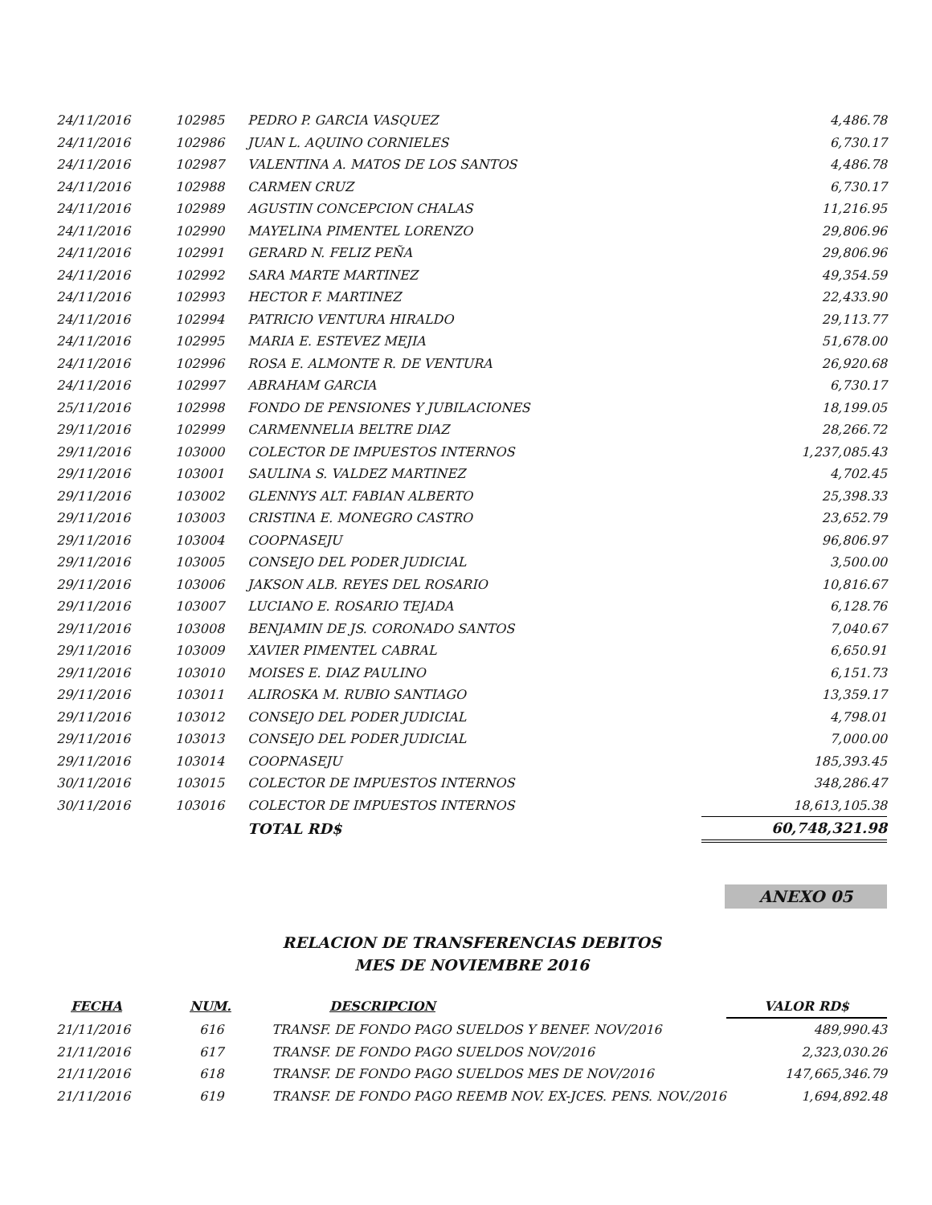| 24/11/2016 | 102985 | PEDRO P. GARCIA VASQUEZ | 4,486.78 |
| 24/11/2016 | 102986 | JUAN L. AQUINO CORNIELES | 6,730.17 |
| 24/11/2016 | 102987 | VALENTINA A. MATOS DE LOS SANTOS | 4,486.78 |
| 24/11/2016 | 102988 | CARMEN CRUZ | 6,730.17 |
| 24/11/2016 | 102989 | AGUSTIN CONCEPCION CHALAS | 11,216.95 |
| 24/11/2016 | 102990 | MAYELINA PIMENTEL LORENZO | 29,806.96 |
| 24/11/2016 | 102991 | GERARD N. FELIZ PEÑA | 29,806.96 |
| 24/11/2016 | 102992 | SARA MARTE MARTINEZ | 49,354.59 |
| 24/11/2016 | 102993 | HECTOR F. MARTINEZ | 22,433.90 |
| 24/11/2016 | 102994 | PATRICIO VENTURA HIRALDO | 29,113.77 |
| 24/11/2016 | 102995 | MARIA E. ESTEVEZ MEJIA | 51,678.00 |
| 24/11/2016 | 102996 | ROSA E. ALMONTE R. DE VENTURA | 26,920.68 |
| 24/11/2016 | 102997 | ABRAHAM GARCIA | 6,730.17 |
| 25/11/2016 | 102998 | FONDO DE PENSIONES Y JUBILACIONES | 18,199.05 |
| 29/11/2016 | 102999 | CARMENNELIA BELTRE DIAZ | 28,266.72 |
| 29/11/2016 | 103000 | COLECTOR DE IMPUESTOS INTERNOS | 1,237,085.43 |
| 29/11/2016 | 103001 | SAULINA S. VALDEZ MARTINEZ | 4,702.45 |
| 29/11/2016 | 103002 | GLENNYS ALT. FABIAN ALBERTO | 25,398.33 |
| 29/11/2016 | 103003 | CRISTINA E. MONEGRO CASTRO | 23,652.79 |
| 29/11/2016 | 103004 | COOPNASEJU | 96,806.97 |
| 29/11/2016 | 103005 | CONSEJO DEL PODER JUDICIAL | 3,500.00 |
| 29/11/2016 | 103006 | JAKSON ALB. REYES DEL ROSARIO | 10,816.67 |
| 29/11/2016 | 103007 | LUCIANO E. ROSARIO TEJADA | 6,128.76 |
| 29/11/2016 | 103008 | BENJAMIN DE JS. CORONADO SANTOS | 7,040.67 |
| 29/11/2016 | 103009 | XAVIER PIMENTEL CABRAL | 6,650.91 |
| 29/11/2016 | 103010 | MOISES E. DIAZ PAULINO | 6,151.73 |
| 29/11/2016 | 103011 | ALIROSKA M. RUBIO SANTIAGO | 13,359.17 |
| 29/11/2016 | 103012 | CONSEJO DEL PODER JUDICIAL | 4,798.01 |
| 29/11/2016 | 103013 | CONSEJO DEL PODER JUDICIAL | 7,000.00 |
| 29/11/2016 | 103014 | COOPNASEJU | 185,393.45 |
| 30/11/2016 | 103015 | COLECTOR DE IMPUESTOS INTERNOS | 348,286.47 |
| 30/11/2016 | 103016 | COLECTOR DE IMPUESTOS INTERNOS | 18,613,105.38 |
| | | TOTAL RD$ | 60,748,321.98 |
ANEXO 05
RELACION DE TRANSFERENCIAS DEBITOS
MES DE NOVIEMBRE 2016
| FECHA | NUM. | DESCRIPCION | VALOR RD$ |
| --- | --- | --- | --- |
| 21/11/2016 | 616 | TRANSF. DE FONDO PAGO SUELDOS Y BENEF. NOV/2016 | 489,990.43 |
| 21/11/2016 | 617 | TRANSF. DE FONDO PAGO SUELDOS NOV/2016 | 2,323,030.26 |
| 21/11/2016 | 618 | TRANSF. DE FONDO PAGO SUELDOS MES DE NOV/2016 | 147,665,346.79 |
| 21/11/2016 | 619 | TRANSF. DE FONDO PAGO REEMB NOV. EX-JCES. PENS. NOV./2016 | 1,694,892.48 |